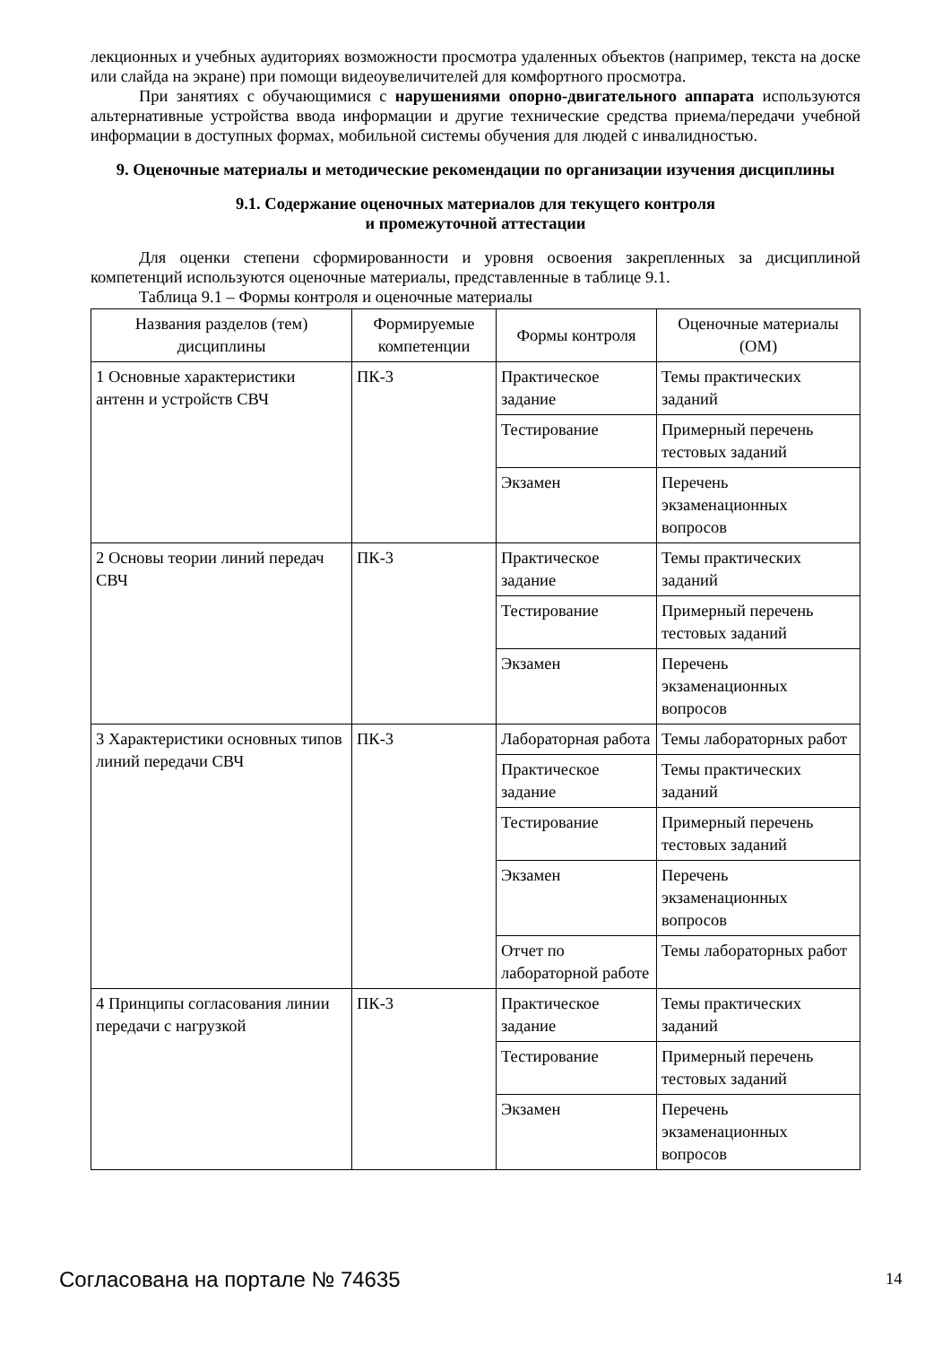лекционных и учебных аудиториях возможности просмотра удаленных объектов (например, текста на доске или слайда на экране) при помощи видеоувеличителей для комфортного просмотра.
При занятиях с обучающимися с нарушениями опорно-двигательного аппарата используются альтернативные устройства ввода информации и другие технические средства приема/передачи учебной информации в доступных формах, мобильной системы обучения для людей с инвалидностью.
9. Оценочные материалы и методические рекомендации по организации изучения дисциплины
9.1. Содержание оценочных материалов для текущего контроля
и промежуточной аттестации
Для оценки степени сформированности и уровня освоения закрепленных за дисциплиной компетенций используются оценочные материалы, представленные в таблице 9.1.
Таблица 9.1 – Формы контроля и оценочные материалы
| Названия разделов (тем) дисциплины | Формируемые компетенции | Формы контроля | Оценочные материалы (ОМ) |
| --- | --- | --- | --- |
| 1 Основные характеристики антенн и устройств СВЧ | ПК-3 | Практическое задание | Темы практических заданий |
| | | Тестирование | Примерный перечень тестовых заданий |
| | | Экзамен | Перечень экзаменационных вопросов |
| 2 Основы теории линий передач СВЧ | ПК-3 | Практическое задание | Темы практических заданий |
| | | Тестирование | Примерный перечень тестовых заданий |
| | | Экзамен | Перечень экзаменационных вопросов |
| 3 Характеристики основных типов линий передачи СВЧ | ПК-3 | Лабораторная работа | Темы лабораторных работ |
| | | Практическое задание | Темы практических заданий |
| | | Тестирование | Примерный перечень тестовых заданий |
| | | Экзамен | Перечень экзаменационных вопросов |
| | | Отчет по лабораторной работе | Темы лабораторных работ |
| 4 Принципы согласования линии передачи с нагрузкой | ПК-3 | Практическое задание | Темы практических заданий |
| | | Тестирование | Примерный перечень тестовых заданий |
| | | Экзамен | Перечень экзаменационных вопросов |
Согласована на портале № 74635 14